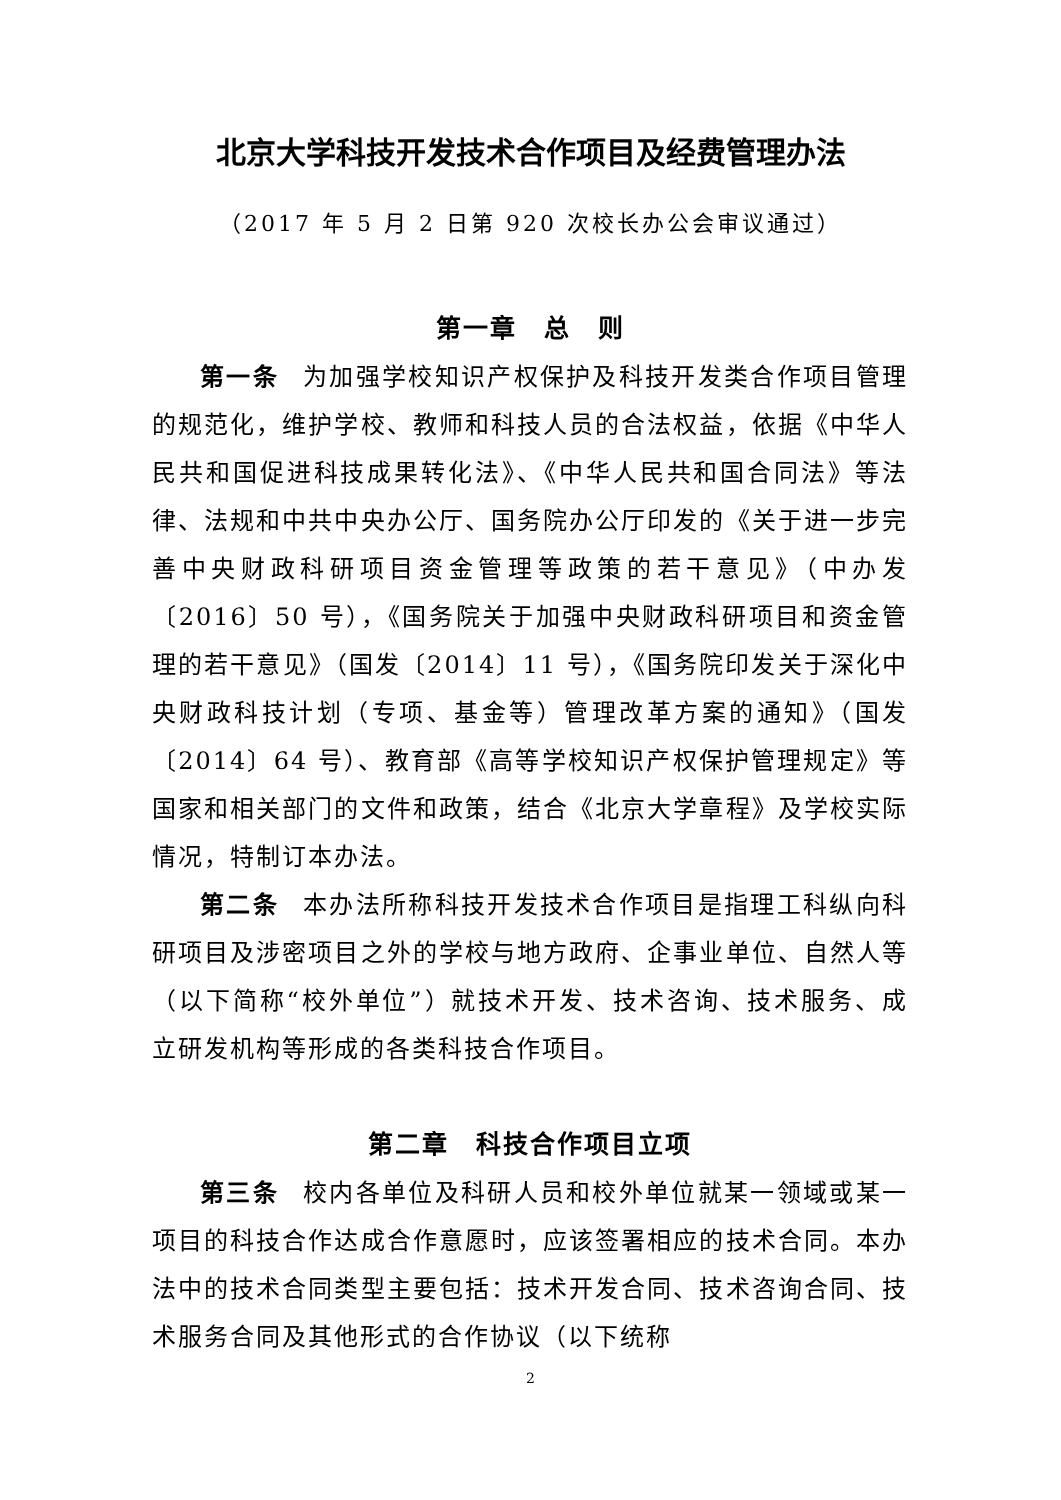北京大学科技开发技术合作项目及经费管理办法
（2017 年 5 月 2 日第 920 次校长办公会审议通过）
第一章　总　则
第一条 为加强学校知识产权保护及科技开发类合作项目管理的规范化，维护学校、教师和科技人员的合法权益，依据《中华人民共和国促进科技成果转化法》、《中华人民共和国合同法》等法律、法规和中共中央办公厅、国务院办公厅印发的《关于进一步完善中央财政科研项目资金管理等政策的若干意见》（中办发〔2016〕50 号），《国务院关于加强中央财政科研项目和资金管理的若干意见》（国发〔2014〕11 号），《国务院印发关于深化中央财政科技计划（专项、基金等）管理改革方案的通知》（国发〔2014〕64 号）、教育部《高等学校知识产权保护管理规定》等国家和相关部门的文件和政策，结合《北京大学章程》及学校实际情况，特制订本办法。
第二条 本办法所称科技开发技术合作项目是指理工科纵向科研项目及涉密项目之外的学校与地方政府、企事业单位、自然人等（以下简称“校外单位”）就技术开发、技术咨询、技术服务、成立研发机构等形成的各类科技合作项目。
第二章　科技合作项目立项
第三条 校内各单位及科研人员和校外单位就某一领域或某一项目的科技合作达成合作意愿时，应该签署相应的技术合同。本办法中的技术合同类型主要包括：技术开发合同、技术咨询合同、技术服务合同及其他形式的合作协议（以下统称
2